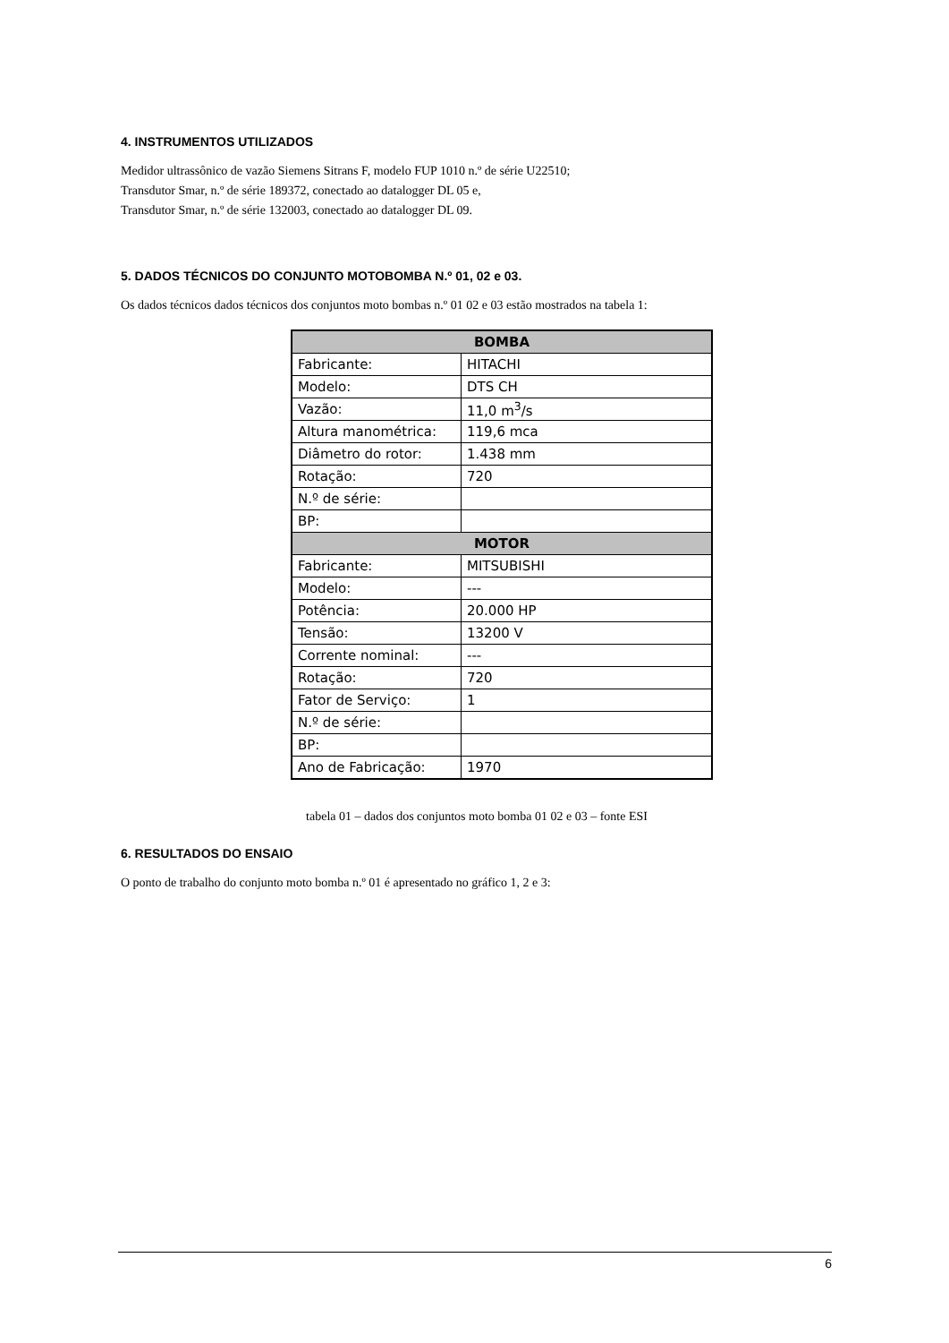4. INSTRUMENTOS UTILIZADOS
Medidor ultrassônico de vazão Siemens Sitrans F, modelo FUP 1010 n.º de série U22510;
Transdutor Smar, n.º de série 189372, conectado ao datalogger DL 05 e,
Transdutor Smar, n.º de série 132003, conectado ao datalogger DL 09.
5. DADOS TÉCNICOS DO CONJUNTO MOTOBOMBA N.º 01, 02 e 03.
Os dados técnicos dados técnicos dos conjuntos moto bombas n.º 01 02 e 03 estão mostrados na tabela 1:
| BOMBA | |
| --- | --- |
| Fabricante: | HITACHI |
| Modelo: | DTS CH |
| Vazão: | 11,0 m<sup>3</sup>/s |
| Altura manométrica: | 119,6 mca |
| Diâmetro do rotor: | 1.438 mm |
| Rotação: | 720 |
| N.º de série: | |
| BP: | |
| MOTOR | |
| Fabricante: | MITSUBISHI |
| Modelo: | --- |
| Potência: | 20.000 HP |
| Tensão: | 13200 V |
| Corrente nominal: | --- |
| Rotação: | 720 |
| Fator de Serviço: | 1 |
| N.º de série: | |
| BP: | |
| Ano de Fabricação: | 1970 |
tabela 01 – dados dos conjuntos moto bomba 01 02 e 03 – fonte ESI
6. RESULTADOS DO ENSAIO
O ponto de trabalho do conjunto moto bomba n.º 01 é apresentado no gráfico 1, 2 e 3:
6